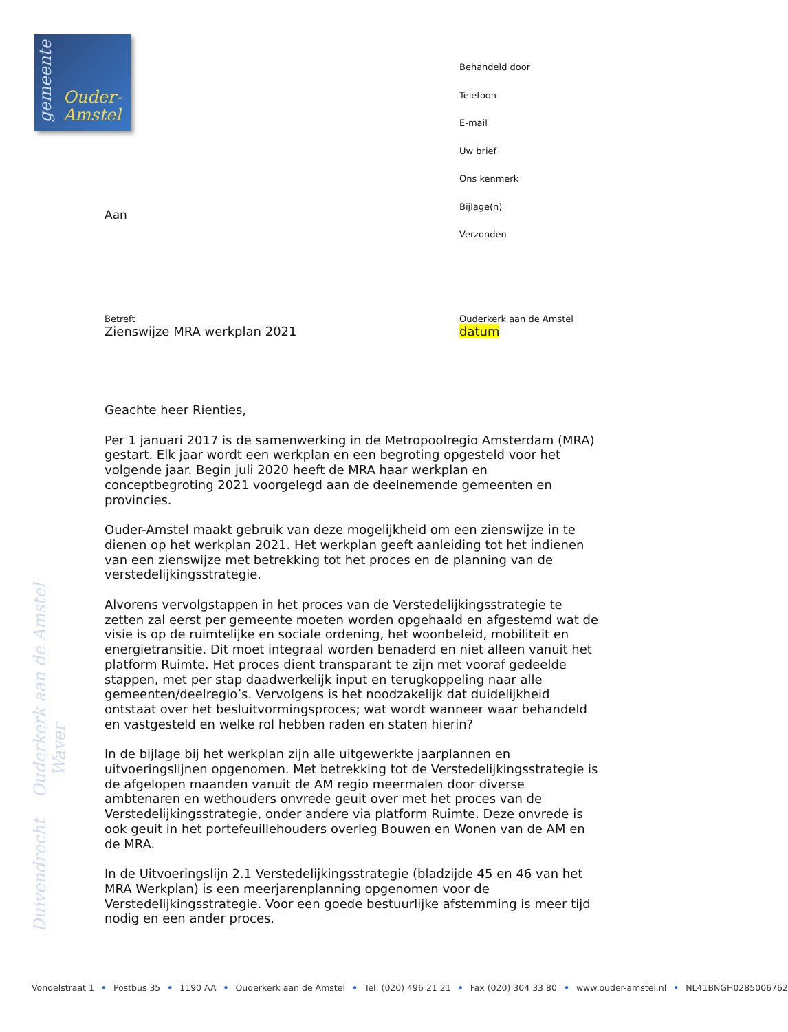gemeente
Ouder-
Amstel
Behandeld door
Telefoon
E-mail
Uw brief
Ons kenmerk
Bijlage(n)
Verzonden
Aan
Betreft
Zienswijze MRA werkplan 2021
Ouderkerk aan de Amstel
datum
Geachte heer Rienties,
Per 1 januari 2017 is de samenwerking in de Metropoolregio Amsterdam (MRA) gestart. Elk jaar wordt een werkplan en een begroting opgesteld voor het volgende jaar. Begin juli 2020 heeft de MRA haar werkplan en conceptbegroting 2021 voorgelegd aan de deelnemende gemeenten en provincies.
Ouder-Amstel maakt gebruik van deze mogelijkheid om een zienswijze in te dienen op het werkplan 2021. Het werkplan geeft aanleiding tot het indienen van een zienswijze met betrekking tot het proces en de planning van de verstedelijkingsstrategie.
Alvorens vervolgstappen in het proces van de Verstedelijkingsstrategie te zetten zal eerst per gemeente moeten worden opgehaald en afgestemd wat de visie is op de ruimtelijke en sociale ordening, het woonbeleid, mobiliteit en energietransitie. Dit moet integraal worden benaderd en niet alleen vanuit het platform Ruimte. Het proces dient transparant te zijn met vooraf gedeelde stappen, met per stap daadwerkelijk input en terugkoppeling naar alle gemeenten/deelregio’s. Vervolgens is het noodzakelijk dat duidelijkheid ontstaat over het besluitvormingsproces; wat wordt wanneer waar behandeld en vastgesteld en welke rol hebben raden en staten hierin?
In de bijlage bij het werkplan zijn alle uitgewerkte jaarplannen en uitvoeringslijnen opgenomen. Met betrekking tot de Verstedelijkingsstrategie is de afgelopen maanden vanuit de AM regio meermalen door diverse ambtenaren en wethouders onvrede geuit over met het proces van de Verstedelijkingsstrategie, onder andere via platform Ruimte. Deze onvrede is ook geuit in het portefeuillehouders overleg Bouwen en Wonen van de AM en de MRA.
In de Uitvoeringslijn 2.1 Verstedelijkingsstrategie (bladzijde 45 en 46 van het MRA Werkplan) is een meerjarenplanning opgenomen voor de Verstedelijkingsstrategie. Voor een goede bestuurlijke afstemming is meer tijd nodig en een ander proces.
Duivendrecht Ouderkerk aan de Amstel Waver
Vondelstraat 1 • Postbus 35 • 1190 AA • Ouderkerk aan de Amstel • Tel. (020) 496 21 21 • Fax (020) 304 33 80 • www.ouder-amstel.nl • NL41BNGH0285006762